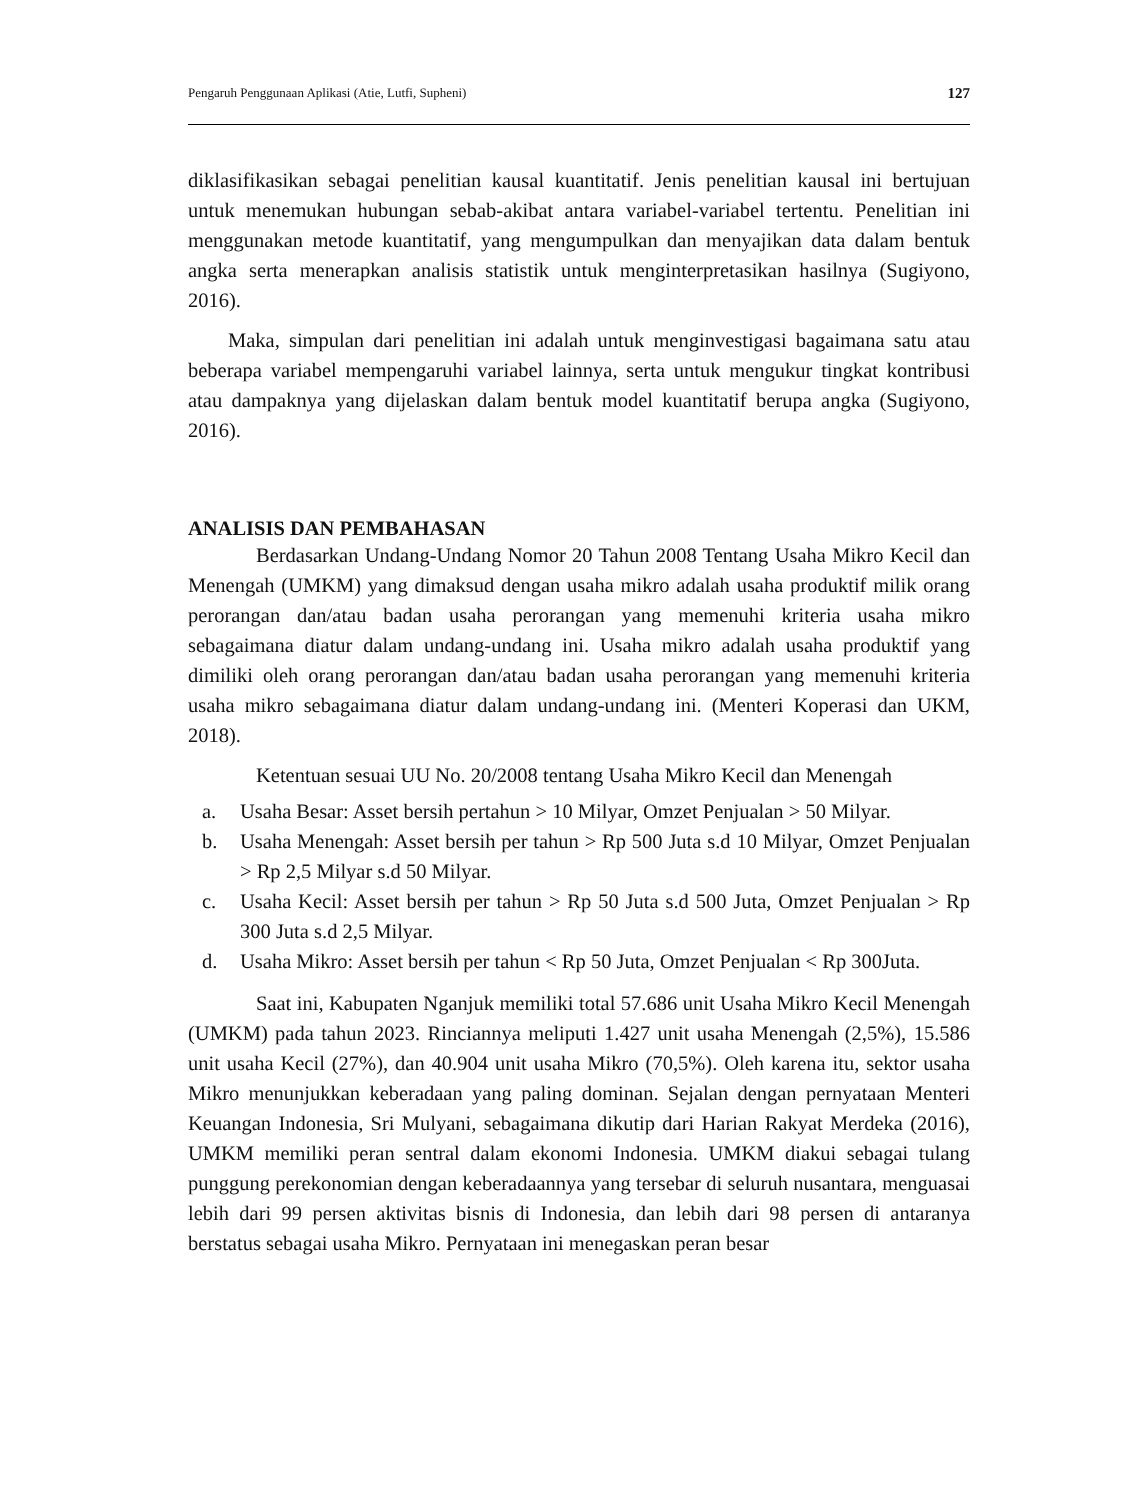Pengaruh Penggunaan Aplikasi (Atie, Lutfi, Supheni) 127
diklasifikasikan sebagai penelitian kausal kuantitatif. Jenis penelitian kausal ini bertujuan untuk menemukan hubungan sebab-akibat antara variabel-variabel tertentu. Penelitian ini menggunakan metode kuantitatif, yang mengumpulkan dan menyajikan data dalam bentuk angka serta menerapkan analisis statistik untuk menginterpretasikan hasilnya (Sugiyono, 2016).
Maka, simpulan dari penelitian ini adalah untuk menginvestigasi bagaimana satu atau beberapa variabel mempengaruhi variabel lainnya, serta untuk mengukur tingkat kontribusi atau dampaknya yang dijelaskan dalam bentuk model kuantitatif berupa angka (Sugiyono, 2016).
ANALISIS DAN PEMBAHASAN
Berdasarkan Undang-Undang Nomor 20 Tahun 2008 Tentang Usaha Mikro Kecil dan Menengah (UMKM) yang dimaksud dengan usaha mikro adalah usaha produktif milik orang perorangan dan/atau badan usaha perorangan yang memenuhi kriteria usaha mikro sebagaimana diatur dalam undang-undang ini. Usaha mikro adalah usaha produktif yang dimiliki oleh orang perorangan dan/atau badan usaha perorangan yang memenuhi kriteria usaha mikro sebagaimana diatur dalam undang-undang ini. (Menteri Koperasi dan UKM, 2018).
Ketentuan sesuai UU No. 20/2008 tentang Usaha Mikro Kecil dan Menengah
a. Usaha Besar: Asset bersih pertahun > 10 Milyar, Omzet Penjualan > 50 Milyar.
b. Usaha Menengah: Asset bersih per tahun > Rp 500 Juta s.d 10 Milyar, Omzet Penjualan > Rp 2,5 Milyar s.d 50 Milyar.
c. Usaha Kecil: Asset bersih per tahun > Rp 50 Juta s.d 500 Juta, Omzet Penjualan > Rp 300 Juta s.d 2,5 Milyar.
d. Usaha Mikro: Asset bersih per tahun < Rp 50 Juta, Omzet Penjualan < Rp 300Juta.
Saat ini, Kabupaten Nganjuk memiliki total 57.686 unit Usaha Mikro Kecil Menengah (UMKM) pada tahun 2023. Rinciannya meliputi 1.427 unit usaha Menengah (2,5%), 15.586 unit usaha Kecil (27%), dan 40.904 unit usaha Mikro (70,5%). Oleh karena itu, sektor usaha Mikro menunjukkan keberadaan yang paling dominan. Sejalan dengan pernyataan Menteri Keuangan Indonesia, Sri Mulyani, sebagaimana dikutip dari Harian Rakyat Merdeka (2016), UMKM memiliki peran sentral dalam ekonomi Indonesia. UMKM diakui sebagai tulang punggung perekonomian dengan keberadaannya yang tersebar di seluruh nusantara, menguasai lebih dari 99 persen aktivitas bisnis di Indonesia, dan lebih dari 98 persen di antaranya berstatus sebagai usaha Mikro. Pernyataan ini menegaskan peran besar